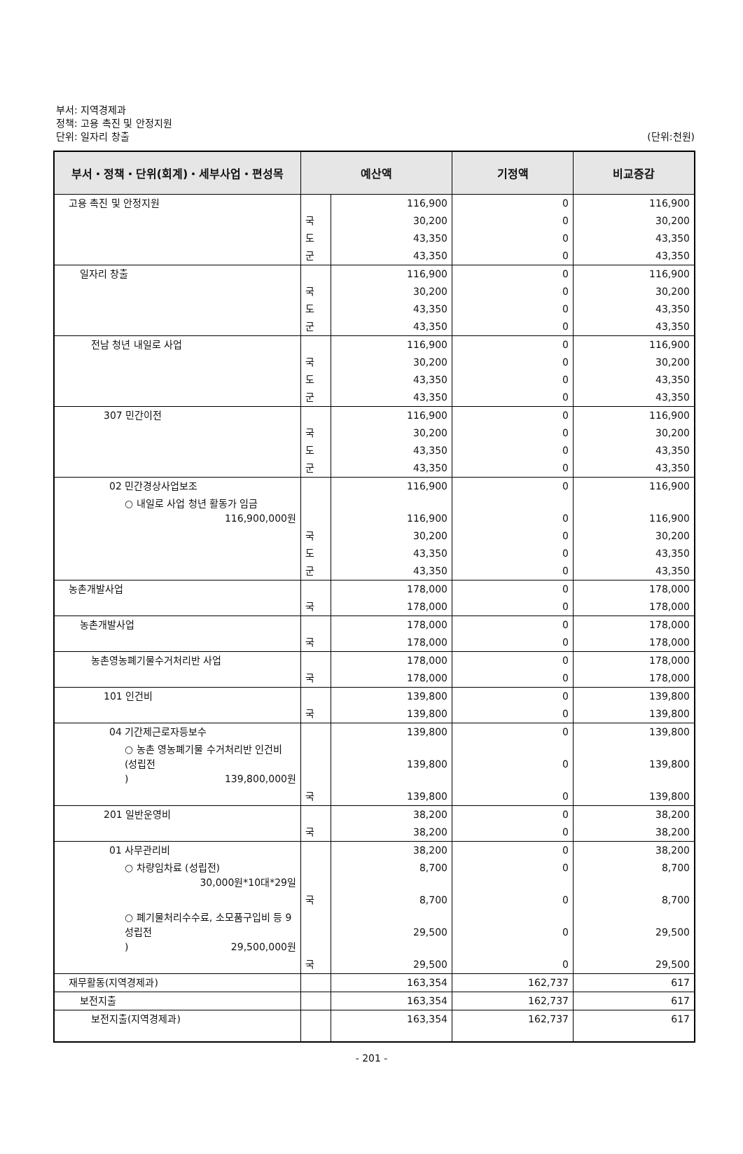부서: 지역경제과
정책: 고용 촉진 및 안정지원
단위: 일자리 창출 (단위:천원)
| 부서・정책・단위(회계)・세부사업・편성목 | 예산액 | | 기정액 | 비교증감 |
| --- | --- | --- | --- | --- |
| 고용 촉진 및 안정지원 | | 116,900 | 0 | 116,900 |
| | 국 | 30,200 | 0 | 30,200 |
| | 도 | 43,350 | 0 | 43,350 |
| | 군 | 43,350 | 0 | 43,350 |
| 일자리 창출 | | 116,900 | 0 | 116,900 |
| | 국 | 30,200 | 0 | 30,200 |
| | 도 | 43,350 | 0 | 43,350 |
| | 군 | 43,350 | 0 | 43,350 |
| 전남 청년 내일로 사업 | | 116,900 | 0 | 116,900 |
| | 국 | 30,200 | 0 | 30,200 |
| | 도 | 43,350 | 0 | 43,350 |
| | 군 | 43,350 | 0 | 43,350 |
| 307 민간이전 | | 116,900 | 0 | 116,900 |
| | 국 | 30,200 | 0 | 30,200 |
| | 도 | 43,350 | 0 | 43,350 |
| | 군 | 43,350 | 0 | 43,350 |
| 02 민간경상사업보조 | | 116,900 | 0 | 116,900 |
| ○ 내일로 사업 청년 활동가 임금 116,900,000원 | | 116,900 | 0 | 116,900 |
| | 국 | 30,200 | 0 | 30,200 |
| | 도 | 43,350 | 0 | 43,350 |
| | 군 | 43,350 | 0 | 43,350 |
| 농촌개발사업 | | 178,000 | 0 | 178,000 |
| | 국 | 178,000 | 0 | 178,000 |
| 농촌개발사업 | | 178,000 | 0 | 178,000 |
| | 국 | 178,000 | 0 | 178,000 |
| 농촌영농폐기물수거처리반 사업 | | 178,000 | 0 | 178,000 |
| | 국 | 178,000 | 0 | 178,000 |
| 101 인건비 | | 139,800 | 0 | 139,800 |
| | 국 | 139,800 | 0 | 139,800 |
| 04 기간제근로자등보수 | | 139,800 | 0 | 139,800 |
| ○ 농촌 영농폐기물 수거처리반 인건비 (성립전 ) 139,800,000원 | | 139,800 | 0 | 139,800 |
| | 국 | 139,800 | 0 | 139,800 |
| 201 일반운영비 | | 38,200 | 0 | 38,200 |
| | 국 | 38,200 | 0 | 38,200 |
| 01 사무관리비 | | 38,200 | 0 | 38,200 |
| ○ 차량임차료 (성립전) 30,000원*10대*29일 | | 8,700 | 0 | 8,700 |
| | 국 | 8,700 | 0 | 8,700 |
| ○ 폐기물처리수수료, 소모품구입비 등 9성립전 ) 29,500,000원 | | 29,500 | 0 | 29,500 |
| | 국 | 29,500 | 0 | 29,500 |
| 재무활동(지역경제과) | | 163,354 | 162,737 | 617 |
| 보전지출 | | 163,354 | 162,737 | 617 |
| 보전지출(지역경제과) | | 163,354 | 162,737 | 617 |
- 201 -